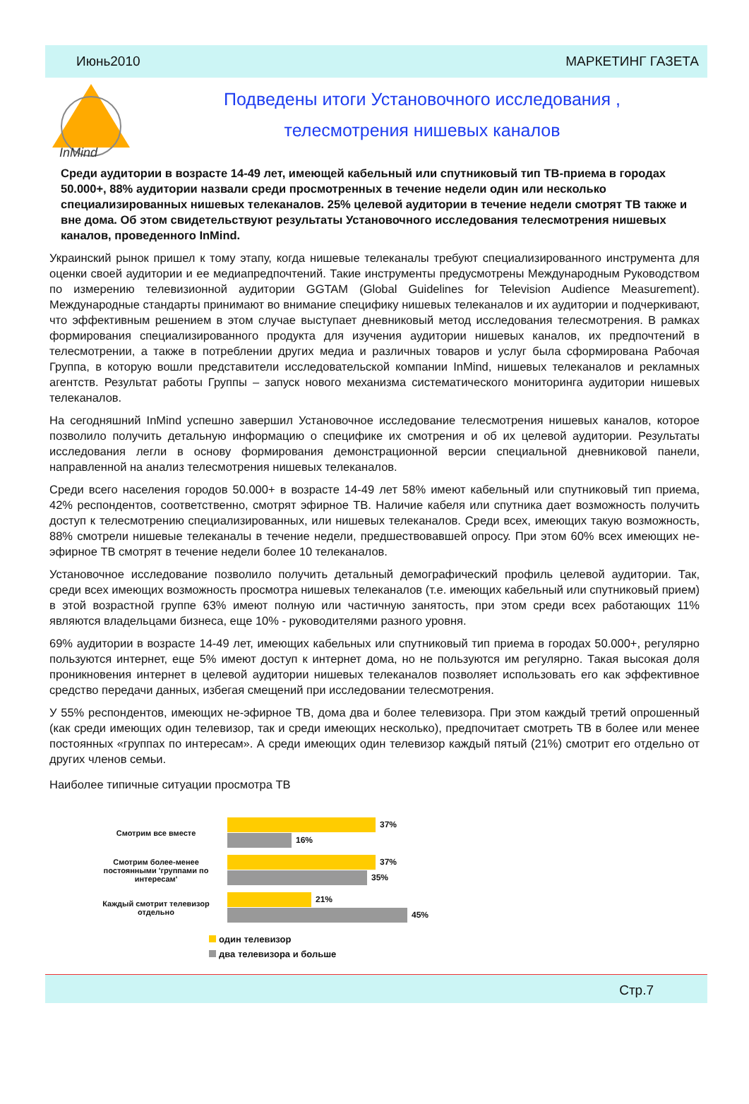Июнь2010 МАРКЕТИНГ ГАЗЕТА
InMind
Подведены итоги Установочного исследования ,
телесмотрения нишевых каналов
Среди аудитории в возрасте 14-49 лет, имеющей кабельный или спутниковый тип ТВ-приема в городах 50.000+, 88% аудитории назвали среди просмотренных в течение недели один или несколько специализированных нишевых телеканалов. 25% целевой аудитории в течение недели смотрят ТВ также и вне дома. Об этом свидетельствуют результаты Установочного исследования телесмотрения нишевых каналов, проведенного InMind.
Украинский рынок пришел к тому этапу, когда нишевые телеканалы требуют специализированного инструмента для оценки своей аудитории и ее медиапредпочтений. Такие инструменты предусмотрены Международным Руководством по измерению телевизионной аудитории GGTAM (Global Guidelines for Television Audience Measurement). Международные стандарты принимают во внимание специфику нишевых телеканалов и их аудитории и подчеркивают, что эффективным решением в этом случае выступает дневниковый метод исследования телесмотрения. В рамках формирования специализированного продукта для изучения аудитории нишевых каналов, их предпочтений в телесмотрении, а также в потреблении других медиа и различных товаров и услуг была сформирована Рабочая Группа, в которую вошли представители исследовательской компании InMind, нишевых телеканалов и рекламных агентств. Результат работы Группы – запуск нового механизма систематического мониторинга аудитории нишевых телеканалов.
На сегодняшний InMind успешно завершил Установочное исследование телесмотрения нишевых каналов, которое позволило получить детальную информацию о специфике их смотрения и об их целевой аудитории. Результаты исследования легли в основу формирования демонстрационной версии специальной дневниковой панели, направленной на анализ телесмотрения нишевых телеканалов.
Среди всего населения городов 50.000+ в возрасте 14-49 лет 58% имеют кабельный или спутниковый тип приема, 42% респондентов, соответственно, смотрят эфирное ТВ. Наличие кабеля или спутника дает возможность получить доступ к телесмотрению специализированных, или нишевых телеканалов. Среди всех, имеющих такую возможность, 88% смотрели нишевые телеканалы в течение недели, предшествовавшей опросу. При этом 60% всех имеющих не-эфирное ТВ смотрят в течение недели более 10 телеканалов.
Установочное исследование позволило получить детальный демографический профиль целевой аудитории. Так, среди всех имеющих возможность просмотра нишевых телеканалов (т.е. имеющих кабельный или спутниковый прием) в этой возрастной группе 63% имеют полную или частичную занятость, при этом среди всех работающих 11% являются владельцами бизнеса, еще 10% - руководителями разного уровня.
69% аудитории в возрасте 14-49 лет, имеющих кабельных или спутниковый тип приема в городах 50.000+, регулярно пользуются интернет, еще 5% имеют доступ к интернет дома, но не пользуются им регулярно. Такая высокая доля проникновения интернет в целевой аудитории нишевых телеканалов позволяет использовать его как эффективное средство передачи данных, избегая смещений при исследовании телесмотрения.
У 55% респондентов, имеющих не-эфирное ТВ, дома два и более телевизора. При этом каждый третий опрошенный (как среди имеющих один телевизор, так и среди имеющих несколько), предпочитает смотреть ТВ в более или менее постоянных «группах по интересам». А среди имеющих один телевизор каждый пятый (21%) смотрит его отдельно от других членов семьи.
Наиболее типичные ситуации просмотра ТВ
Смотрим все вместе
37%
16%
Смотрим более-менее постоянными 'группами по интересам'
37%
35%
Каждый смотрит телевизор отдельно
21%
45%
один телевизор
два телевизора и больше
Стр.7